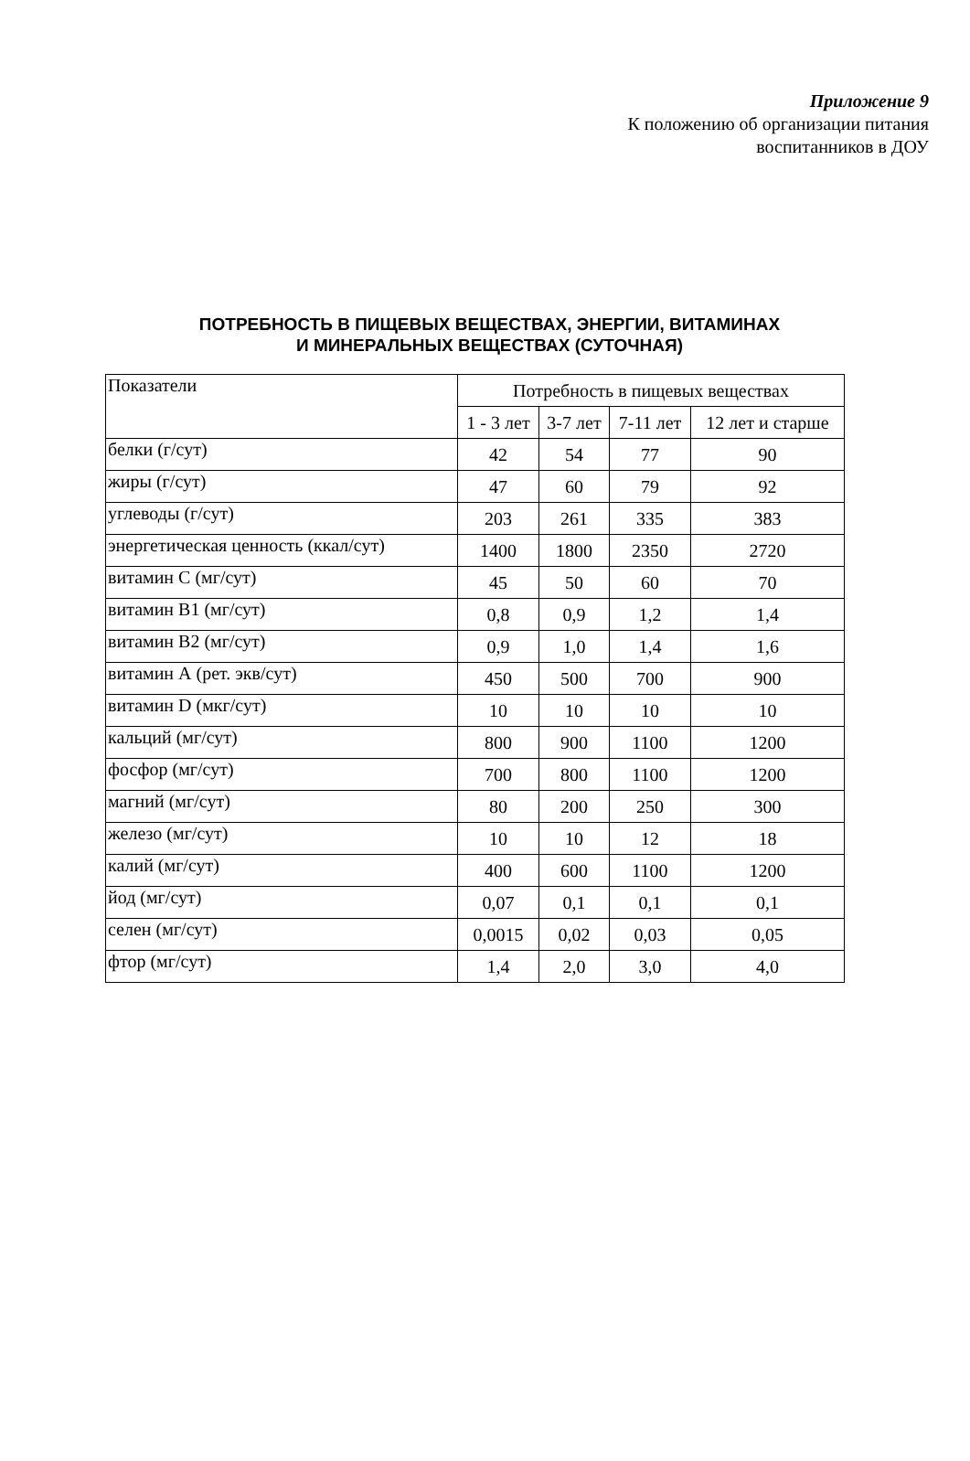Приложение 9
К положению об организации питания
воспитанников в ДОУ
ПОТРЕБНОСТЬ В ПИЩЕВЫХ ВЕЩЕСТВАХ, ЭНЕРГИИ, ВИТАМИНАХ
И МИНЕРАЛЬНЫХ ВЕЩЕСТВАХ (СУТОЧНАЯ)
| Показатели | Потребность в пищевых веществах | | | |
| --- | --- | --- | --- | --- |
| | 1 - 3 лет | 3-7 лет | 7-11 лет | 12 лет и старше |
| белки (г/сут) | 42 | 54 | 77 | 90 |
| жиры (г/сут) | 47 | 60 | 79 | 92 |
| углеводы (г/сут) | 203 | 261 | 335 | 383 |
| энергетическая ценность (ккал/сут) | 1400 | 1800 | 2350 | 2720 |
| витамин С (мг/сут) | 45 | 50 | 60 | 70 |
| витамин В1 (мг/сут) | 0,8 | 0,9 | 1,2 | 1,4 |
| витамин В2 (мг/сут) | 0,9 | 1,0 | 1,4 | 1,6 |
| витамин А (рет. экв/сут) | 450 | 500 | 700 | 900 |
| витамин D (мкг/сут) | 10 | 10 | 10 | 10 |
| кальций (мг/сут) | 800 | 900 | 1100 | 1200 |
| фосфор (мг/сут) | 700 | 800 | 1100 | 1200 |
| магний (мг/сут) | 80 | 200 | 250 | 300 |
| железо (мг/сут) | 10 | 10 | 12 | 18 |
| калий (мг/сут) | 400 | 600 | 1100 | 1200 |
| йод (мг/сут) | 0,07 | 0,1 | 0,1 | 0,1 |
| селен (мг/сут) | 0,0015 | 0,02 | 0,03 | 0,05 |
| фтор (мг/сут) | 1,4 | 2,0 | 3,0 | 4,0 |